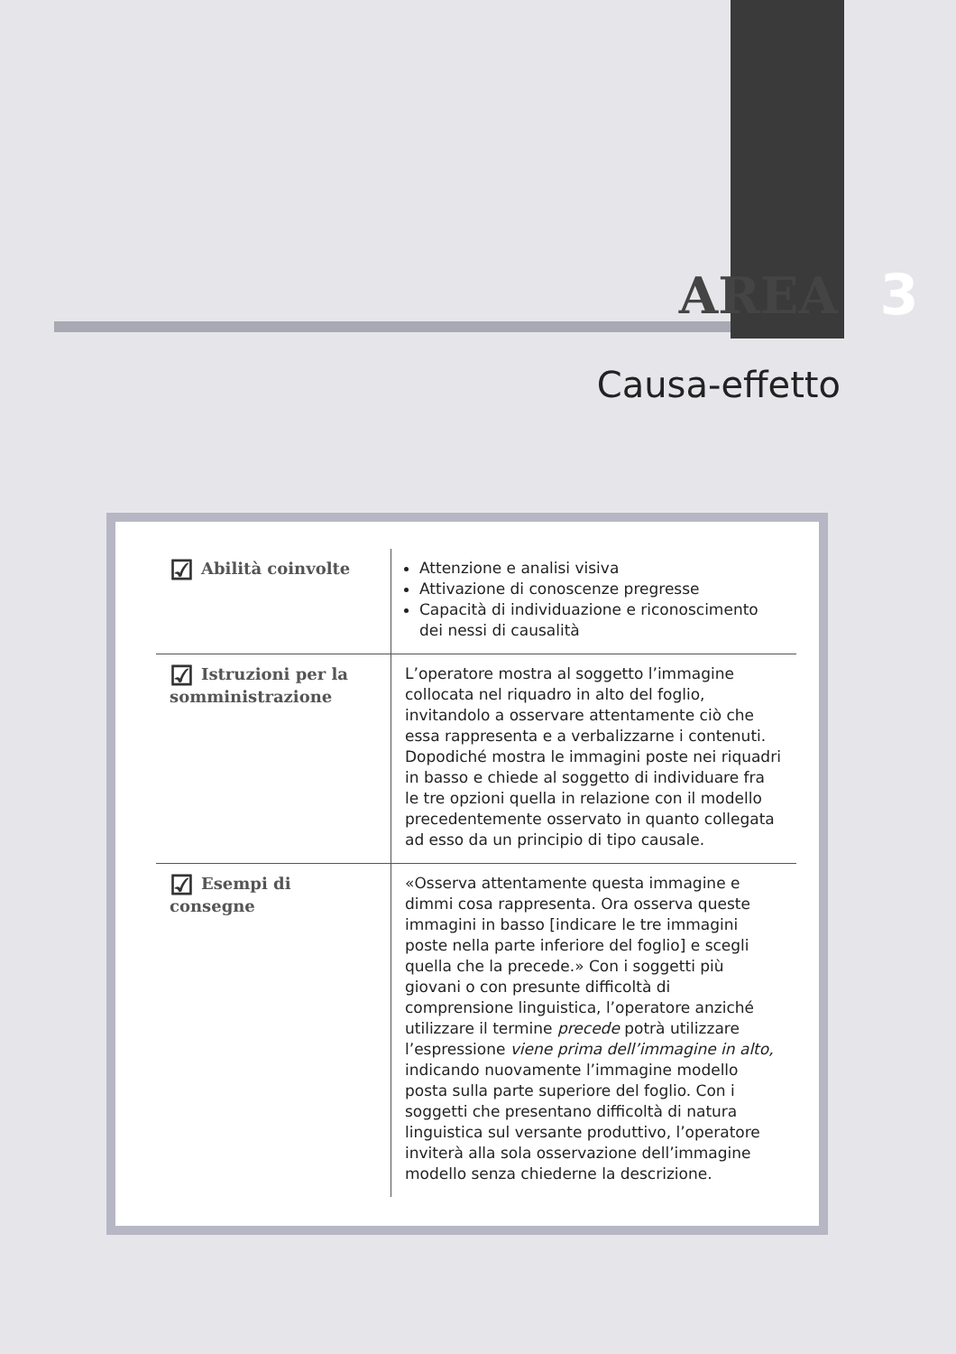AREA 3
Causa-effetto
| ☑ Abilità coinvolte | Attenzione e analisi visiva Attivazione di conoscenze pregresse Capacità di individuazione e riconoscimento dei nessi di causalità |
| ☑ Istruzioni per la somministrazione | L’operatore mostra al soggetto l’immagine collocata nel riquadro in alto del foglio, invitandolo a osservare attentamente ciò che essa rappresenta e a verbalizzarne i contenuti. Dopodiché mostra le immagini poste nei riquadri in basso e chiede al soggetto di individuare fra le tre opzioni quella in relazione con il modello precedentemente osservato in quanto collegata ad esso da un principio di tipo causale. |
| ☑ Esempi di consegne | «Osserva attentamente questa immagine e dimmi cosa rappresenta. Ora osserva queste immagini in basso [indicare le tre immagini poste nella parte inferiore del foglio] e scegli quella che la precede.» Con i soggetti più giovani o con presunte difficoltà di comprensione linguistica, l’operatore anziché utilizzare il termine precede potrà utilizzare l’espressione viene prima dell’immagine in alto, indicando nuovamente l’immagine modello posta sulla parte superiore del foglio. Con i soggetti che presentano difficoltà di natura linguistica sul versante produttivo, l’operatore inviterà alla sola osservazione dell’immagine modello senza chiederne la descrizione. |